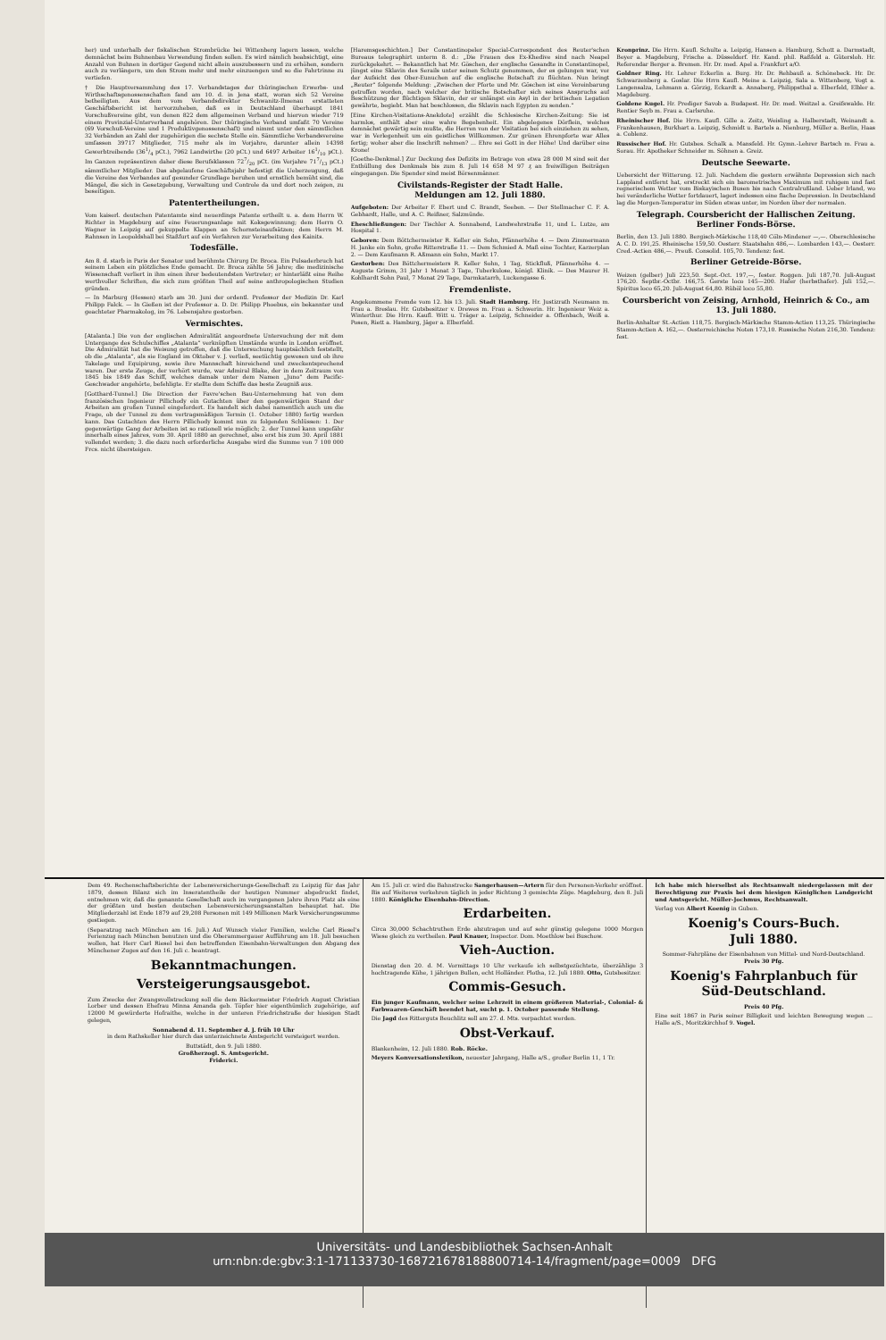her) und unterhalb der fiskalischen Strombrücke bei Wittenberg lagern lassen, welche demnächst beim Buhnenbau Verwendung finden sollen. Es wird nämlich beabsichtigt, eine Anzahl von Buhnen in dortiger Gegend nicht allein auszubessern und zu erhöhen, sondern auch zu verlängern, um den Strom mehr und mehr einzuengen und so die Fahrtrinne zu vertiefen.
† Die Hauptversammlung des 17. Verbandstages der thüringischen Erwerbs- und Wirthschaftsgenossenschaften fand am 10. d. in Jena statt, woran sich 52 Vereine betheiligten. Aus dem vom Verbandsdirektor Schwanitz-Ilmenau erstatteten Geschäftsbericht ist hervorzuheben, daß es in Deutschland überhaupt 1841 Vorschußvereine gibt, von denen 822 dem allgemeinen Verband und hiervon wieder 719 einem Provinzial-Unterverband angehören. Der thüringische Verband umfaßt 70 Vereine (69 Vorschuß-Vereine und 1 Produktivgenossenschaft) und nimmt unter den sämmtlichen 32 Verbänden an Zahl der zugehörigen die sechste Stelle ein. Sämmtliche Verbandsvereine umfassen 39717 Mitglieder, 715 mehr als im Vorjahre, darunter allein 14398 Gewerbtreibende (361/4 pCt.), 7962 Landwirthe (20 pCt.) und 6497 Arbeiter 161/10 pCt.). Im Ganzen repräsentiren daher diese Berufsklassen 727/20 pCt. (im Vorjahre 717/13 pCt.) sämmtlicher Mitglieder. Das abgelaufene Geschäftsjahr befestigt die Ueberzeugung, daß die Vereine des Verbandes auf gesunder Grundlage beruhen und ernstlich bemüht sind, die Mängel, die sich in Gesetzgebung, Verwaltung und Controle da und dort noch zeigen, zu beseitigen.
Patentertheilungen.
Vom kaiserl. deutschen Patentamte sind neuerdings Patente ertheilt u. a. dem Herrn W. Richter in Magdeburg auf eine Feuerungsanlage mit Koksgewinnung; dem Herrn O. Wagner in Leipzig auf gekuppelte Klappen an Schornsteinaufsätzen; dem Herrn M. Rahnsen in Leopoldshall bei Staßfurt auf ein Verfahren zur Verarbeitung des Kainits.
Todesfälle.
Am 8. d. starb in Paris der Senator und berühmte Chirurg Dr. Broca. Ein Pulsaderbruch hat seinem Leben ein plötzliches Ende gemacht. Dr. Broca zählte 56 Jahre; die medizinische Wissenschaft verliert in ihm einen ihrer bedeutendsten Vertreter; er hinterläßt eine Reihe werthvoller Schriften, die sich zum größten Theil auf seine anthropologischen Studien gründen.
— In Marburg (Hessen) starb am 30. Juni der ordentl. Professor der Medizin Dr. Karl Philipp Falck. — In Gießen ist der Professor a. D. Dr. Philipp Phoebus, ein bekannter und geachteter Pharmakolog, im 76. Lebensjahre gestorben.
Vermischtes.
[Atalanta.] Die von der englischen Admiralität angeordnete Untersuchung der mit dem Untergange des Schulschiffes „Atalanta“ verknüpften Umstände wurde in London eröffnet. Die Admiralität hat die Weisung getroffen, daß die Untersuchung hauptsächlich feststellt, ob die „Atalanta“, als sie England im Oktober v. J. verließ, seetüchtig gewesen und ob ihre Takelage und Equipirung, sowie ihre Mannschaft hinreichend und zweckentsprechend waren. Der erste Zeuge, der verhört wurde, war Admiral Blake, der in dem Zeitraum von 1845 bis 1849 das Schiff, welches damals unter dem Namen „Juno“ dem Pacific-Geschwader angehörte, befehligte. Er stellte dem Schiffe das beste Zeugniß aus.
[Gotthard-Tunnel.] Die Direction der Favre'schen Bau-Unternehmung hat von dem französischen Ingenieur Pillichody ein Gutachten über den gegenwärtigen Stand der Arbeiten am großen Tunnel eingefordert. Es handelt sich dabei namentlich auch um die Frage, ob der Tunnel zu dem vertragsmäßigen Termin (1. October 1880) fertig werden kann. Das Gutachten des Herrn Pillichody kommt nun zu folgenden Schlüssen: 1. Der gegenwärtige Gang der Arbeiten ist so rationell wie möglich; 2. der Tunnel kann ungefähr innerhalb eines Jahres, vom 30. April 1880 an gerechnet, also erst bis zum 30. April 1881 vollendet werden; 3. die dazu noch erforderliche Ausgabe wird die Summe von 7 100 000 Frcs. nicht übersteigen.
[Haremsgeschichten.] Der Constantinopeler Special-Correspondent des Reuter'schen Bureaus telegraphirt unterm 8. d.: „Die Frauen des Ex-Khedive sind nach Neapel zurückgekehrt. — Bekanntlich hat Mr. Göschen, der englische Gesandte in Constantinopel, jüngst eine Sklavin des Serails unter seinen Schutz genommen, der es gelungen war, vor der Aufsicht des Ober-Eunuchen auf die englische Botschaft zu flüchten. Nun bringt „Reuter“ folgende Meldung: „Zwischen der Pforte und Mr. Göschen ist eine Vereinbarung getroffen worden, nach welcher der britische Botschafter sich seines Anspruchs auf Beschützung der flüchtigen Sklavin, der er unlängst ein Asyl in der britischen Legation gewährte, begiebt. Man hat beschlossen, die Sklavin nach Egypten zu senden.“
[Eine Kirchen-Visitations-Anekdote] erzählt die Schlesische Kirchen-Zeitung: Sie ist harmlos, enthält aber eine wahre Begebenheit. Ein abgelegenes Dörflein, welches demnächst gewärtig sein mußte, die Herren von der Visitation bei sich einziehen zu sehen, war in Verlegenheit um ein geistliches Willkommen. Zur grünen Ehrenpforte war Alles fertig; woher aber die Inschrift nehmen? ... Ehre sei Gott in der Höhe! Und darüber eine Krone!
[Goethe-Denkmal.] Zur Deckung des Defizits im Betrage von etwa 28 000 M sind seit der Enthüllung des Denkmals bis zum 8. Juli 14 658 M 97 ₰ an freiwilligen Beiträgen eingegangen. Die Spender sind meist Börsenmänner.
Civilstands-Register der Stadt Halle.
Meldungen am 12. Juli 1880.
Aufgeboten: Der Arbeiter F. Ebert und C. Brandt, Seeben. — Der Stellmacher C. F. A. Gebhardt, Halle, und A. C. Reißner, Salzmünde.
Eheschließungen: Der Tischler A. Sonnabend, Landwehrstraße 11, und L. Lutze, am Hospital 1.
Geboren: Dem Böttchermeister R. Keller ein Sohn, Pfännerhöhe 4. — Dem Zimmermann H. Janke ein Sohn, große Ritterstraße 11. — Dem Schmied A. Maß eine Tochter, Karzerplan 2. — Dem Kaufmann R. Aßmann ein Sohn, Markt 17.
Gestorben: Des Böttchermeisters R. Keller Sohn, 1 Tag, Stickfluß, Pfännerhöhe 4. — Auguste Grimm, 31 Jahr 1 Monat 3 Tage, Tuberkulose, königl. Klinik. — Des Maurer H. Kohlhardt Sohn Paul, 7 Monat 29 Tage, Darmkatarrh, Luckengasse 6.
Fremdenliste.
Angekommene Fremde vom 12. bis 13. Juli. Stadt Hamburg. Hr. Justizrath Neumann m. Frau a. Breslau. Hr. Gutsbesitzer v. Drewes m. Frau a. Schwerin. Hr. Ingenieur Weiz a. Winterthur. Die Hrrn. Kaufl. Witt u. Träger a. Leipzig, Schneider a. Offenbach, Weiß a. Posen, Riett a. Hamburg, Jäger a. Elberfeld.
Kronprinz. Die Hrrn. Kaufl. Schulte a. Leipzig, Hansen a. Hamburg, Schott a. Darmstadt, Beyer a. Magdeburg, Frische a. Düsseldorf. Hr. Kand. phil. Raßfeld a. Gütersloh. Hr. Referendar Berger a. Bremen. Hr. Dr. med. Apel a. Frankfurt a/O.
Goldner Ring. Hr. Lehrer Eckerlin a. Burg. Hr. Dr. Rehbauß a. Schönebeck. Hr. Dr. Schwarzenberg a. Goslar. Die Hrrn Kaufl. Meine a. Leipzig, Sala a. Wittenberg, Vogt a. Langensalza, Lehmann a. Görzig, Eckardt a. Annaberg, Philippsthal a. Elberfeld, Elbler a. Magdeburg.
Goldene Kugel. Hr. Prediger Savob a. Budapest. Hr. Dr. med. Weitzel a. Greifswalde. Hr. Rentier Seyb m. Frau a. Carlsruhe.
Rheinischer Hof. Die Hrrn. Kaufl. Gille a. Zeitz, Weisling a. Halberstadt, Weinandt a. Frankenhausen, Burkhart a. Leipzig, Schmidt u. Bartels a. Nienburg, Müller a. Berlin, Haas a. Coblenz.
Russischer Hof. Hr. Gutsbes. Schalk a. Mansfeld. Hr. Gymn.-Lehrer Bartsch m. Frau a. Sorau. Hr. Apotheker Schneider m. Söhnen a. Greiz.
Deutsche Seewarte.
Uebersicht der Witterung. 12. Juli. Nachdem die gestern erwähnte Depression sich nach Lappland entfernt hat, erstreckt sich ein barometrisches Maximum mit ruhigem und fast regnerischem Wetter vom Biskayischen Busen bis nach Centralrußland. Ueber Irland, wo bei veränderliche Wetter fortdauert, lagert indessen eine flache Depression. In Deutschland lag die Morgen-Temperatur im Süden etwas unter, im Norden über der normalen.
Telegraph. Coursbericht der Hallischen Zeitung.
Berliner Fonds-Börse.
Berlin, den 13. Juli 1880. Bergisch-Märkische 118,40 Cöln-Mindener —,—. Oberschlesische A. C. D. 191,25. Rheinische 159,50. Oesterr. Staatsbahn 486,—. Lombarden 143,—. Oesterr. Cred.-Actien 486,—. Preuß. Consolid. 105,70. Tendenz: fest.
Berliner Getreide-Börse.
Weizen (gelber) Juli 223,50. Sept.-Oct. 197,—, fester. Roggen. Juli 187,70. Juli-August 176,20. Septbr.-Octbr. 166,75. Gerste loco 145—200. Hafer (herbsthafer). Juli 152,—. Spiritus loco 65,20. Juli-August 64,80. Rüböl loco 55,80.
Coursbericht von Zeising, Arnhold, Heinrich & Co., am 13. Juli 1880.
Berlin-Anhalter St.-Actien 118,75. Bergisch-Märkische Stamm-Actien 113,25. Thüringische Stamm-Actien A. 162,—. Oesterreichische Noten 173,10. Russische Noten 216,30. Tendenz: fest.
Dem 49. Rechenschaftsberichte der Lebensversicherungs-Gesellschaft zu Leipzig für das Jahr 1879, dessen Bilanz sich im Inseratentheile der heutigen Nummer abgedruckt findet, entnehmen wir, daß die genannte Gesellschaft auch im vergangenen Jahre ihren Platz als eine der größten und besten deutschen Lebensversicherungsanstalten behauptet hat. Die Mitgliederzahl ist Ende 1879 auf 29,208 Personen mit 149 Millionen Mark Versicherungssumme gestiegen.
(Separatzug nach München am 16. Juli.) Auf Wunsch vieler Familien, welche Carl Riesel's Ferienzug nach München benutzen und die Oberammergauer Aufführung am 18. Juli besuchen wollen, hat Herr Carl Riesel bei den betreffenden Eisenbahn-Verwaltungen den Abgang des Münchener Zuges auf den 16. Juli c. beantragt.
Bekanntmachungen.
Versteigerungsausgebot.
Zum Zwecke der Zwangsvollstreckung soll die dem Bäckermeister Friedrich August Christian Lorber und dessen Ehefrau Minna Amanda geb. Töpfer hier eigenthümlich zugehörige, auf 12000 M gewürderte Hofraithe, welche in der unteren Friedrichstraße der hiesigen Stadt gelegen,
Sonnabend d. 11. September d. J. früh 10 Uhr
in dem Rathskeller hier durch das unterzeichnete Amtsgericht versteigert werden.
Buttstädt, den 9. Juli 1880.
Großherzogl. S. Amtsgericht.
Friderici.
Am 15. Juli cr. wird die Bahnstrecke Sangerhausen—Artern für den Personen-Verkehr eröffnet. Bis auf Weiteres verkehren täglich in jeder Richtung 3 gemischte Züge. Magdeburg, den 8. Juli 1880. Königliche Eisenbahn-Direction.
Erdarbeiten.
Circa 30,000 Schachtruthen Erde abzutragen und auf sehr günstig gelegene 1000 Morgen Wiese gleich zu vertheilen. Paul Knauer, Inspector. Dom. Moethlow bei Buschow.
Vieh-Auction.
Dienstag den 20. d. M. Vormittags 10 Uhr verkaufe ich selbstgezüchtete, überzählige 3 hochtragende Kühe, 1 jährigen Bullen, echt Holländer. Plotha, 12. Juli 1880. Otto, Gutsbesitzer.
Commis-Gesuch.
Ein junger Kaufmann, welcher seine Lehrzeit in einem größeren Material-, Colonial- & Farbwaaren-Geschäft beendet hat, sucht p. 1. October passende Stellung.
Die Jagd des Ritterguts Beuchlitz soll am 27. d. Mts. verpachtet werden.
Obst-Verkauf.
Blankenheim, 12. Juli 1880. Rob. Röcke.
Meyers Konversationslexikon, neuester Jahrgang, Halle a/S., großer Berlin 11, 1 Tr.
Ich habe mich hierselbst als Rechtsanwalt niedergelassen mit der Berechtigung zur Praxis bei dem hiesigen Königlichen Landgericht und Amtsgericht. Müller-Jochmus, Rechtsanwalt.
Verlag von Albert Koenig in Guben.
Koenig's Cours-Buch.
Juli 1880.
Sommer-Fahrpläne der Eisenbahnen von Mittel- und Nord-Deutschland. Preis 30 Pfg.
Koenig's Fahrplanbuch für Süd-Deutschland.
Preis 40 Pfg.
Eine seit 1867 in Paris seiner Billigkeit und leichten Bewegung wegen ... Halle a/S., Moritzkirchhof 9. Vogel.
Universitäts- und Landesbibliothek Sachsen-Anhalt
urn:nbn:de:gbv:3:1-171133730-168721678188800714-14/fragment/page=0009 DFG